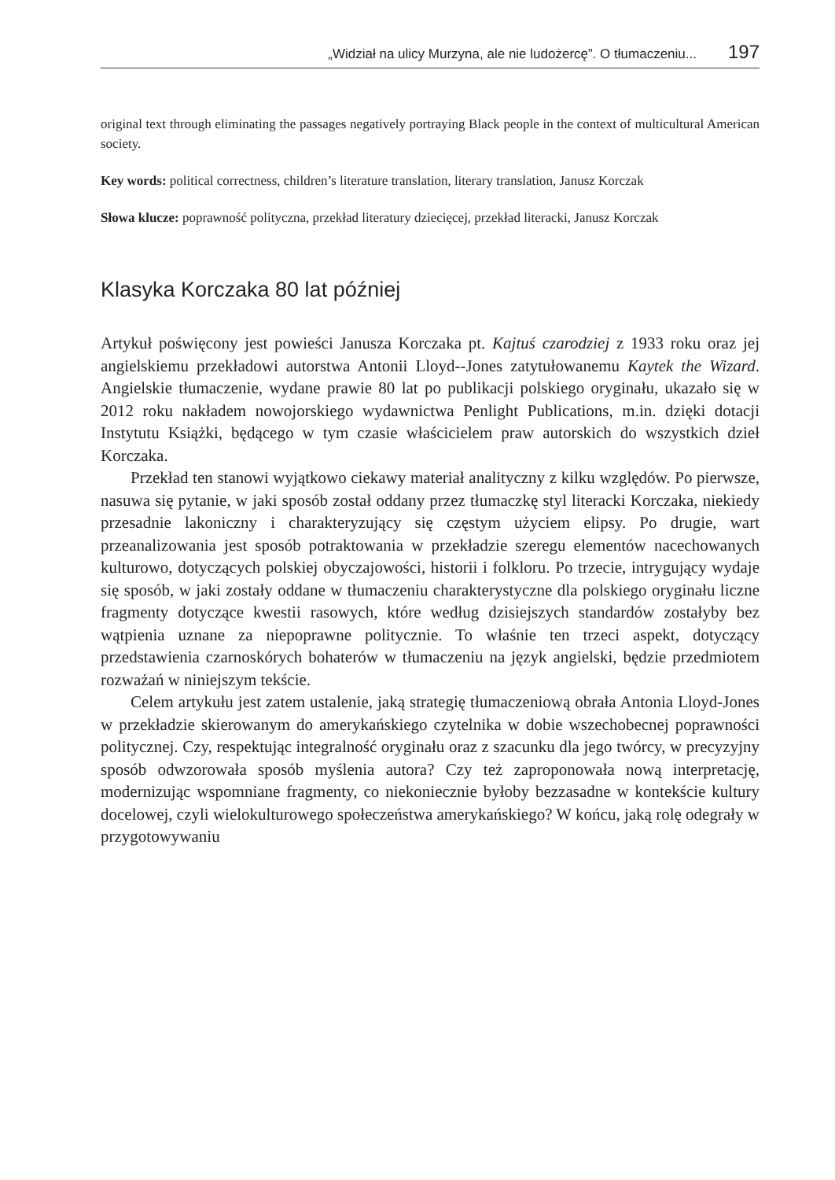„Widział na ulicy Murzyna, ale nie ludożercę”. O tłumaczeniu... 197
original text through eliminating the passages negatively portraying Black people in the context of multicultural American society.
Key words: political correctness, children’s literature translation, literary translation, Janusz Korczak
Słowa klucze: poprawność polityczna, przekład literatury dziecięcej, przekład literacki, Janusz Korczak
Klasyka Korczaka 80 lat później
Artykuł poświęcony jest powieści Janusza Korczaka pt. Kajtuś czarodziej z 1933 roku oraz jej angielskiemu przekładowi autorstwa Antonii Lloyd--Jones zatytułowanemu Kaytek the Wizard. Angielskie tłumaczenie, wydane prawie 80 lat po publikacji polskiego oryginału, ukazało się w 2012 roku nakładem nowojorskiego wydawnictwa Penlight Publications, m.in. dzięki dotacji Instytutu Książki, będącego w tym czasie właścicielem praw autorskich do wszystkich dzieł Korczaka.
Przekład ten stanowi wyjątkowo ciekawy materiał analityczny z kilku względów. Po pierwsze, nasuwa się pytanie, w jaki sposób został oddany przez tłumaczkę styl literacki Korczaka, niekiedy przesadnie lakoniczny i charakteryzujący się częstym użyciem elipsy. Po drugie, wart przeanalizowania jest sposób potraktowania w przekładzie szeregu elementów nacechowanych kulturowo, dotyczących polskiej obyczajowości, historii i folkloru. Po trzecie, intrygujący wydaje się sposób, w jaki zostały oddane w tłumaczeniu charakterystyczne dla polskiego oryginału liczne fragmenty dotyczące kwestii rasowych, które według dzisiejszych standardów zostałyby bez wątpienia uznane za niepoprawne politycznie. To właśnie ten trzeci aspekt, dotyczący przedstawienia czarnoskórych bohaterów w tłumaczeniu na język angielski, będzie przedmiotem rozważań w niniejszym tekście.
Celem artykułu jest zatem ustalenie, jaką strategię tłumaczeniową obrała Antonia Lloyd-Jones w przekładzie skierowanym do amerykańskiego czytelnika w dobie wszechobecnej poprawności politycznej. Czy, respektując integralność oryginału oraz z szacunku dla jego twórcy, w precyzyjny sposób odwzorowała sposób myślenia autora? Czy też zaproponowała nową interpretację, modernizując wspomniane fragmenty, co niekoniecznie byłoby bezzasadne w kontekście kultury docelowej, czyli wielokulturowego społeczeństwa amerykańskiego? W końcu, jaką rolę odegrały w przygotowywaniu